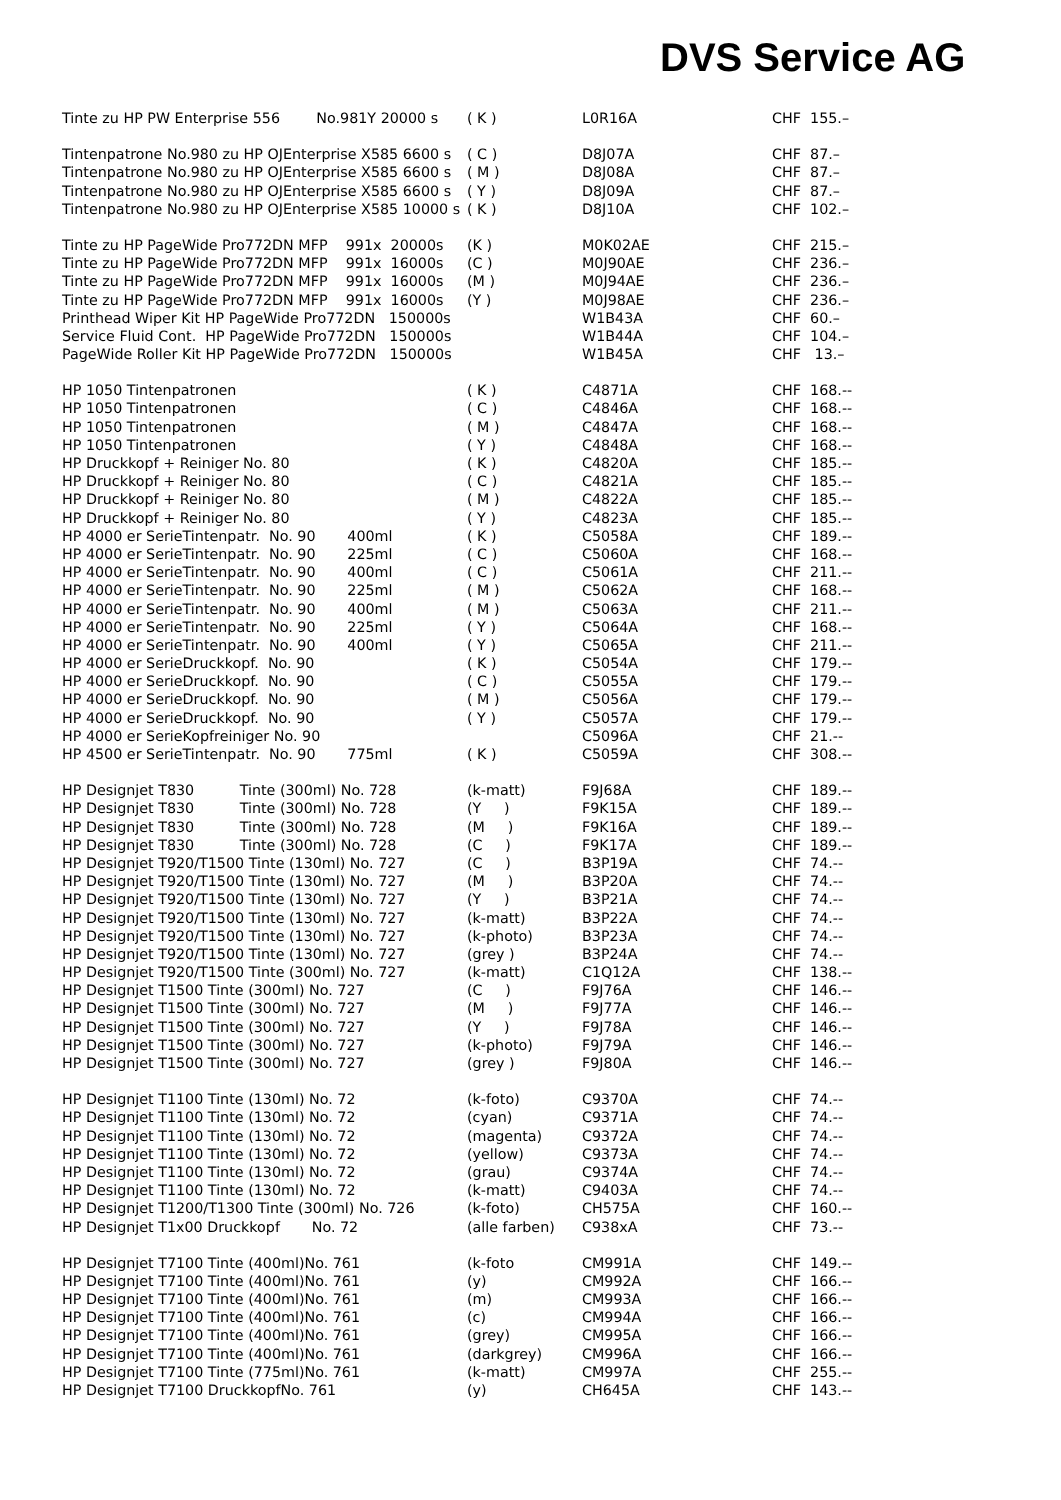DVS Service AG
| Tinte zu HP PW Enterprise 556 No.981Y 20000 s | ( K ) | L0R16A | CHF 155.– |
| Tintenpatrone No.980 zu HP OJEnterprise X585 6600 s | ( C ) | D8J07A | CHF 87.– |
| Tintenpatrone No.980 zu HP OJEnterprise X585 6600 s | ( M ) | D8J08A | CHF 87.– |
| Tintenpatrone No.980 zu HP OJEnterprise X585 6600 s | ( Y ) | D8J09A | CHF 87.– |
| Tintenpatrone No.980 zu HP OJEnterprise X585 10000 s | ( K ) | D8J10A | CHF 102.– |
| Tinte zu HP PageWide Pro772DN MFP 991x 20000s | (K ) | M0K02AE | CHF 215.– |
| Tinte zu HP PageWide Pro772DN MFP 991x 16000s | (C ) | M0J90AE | CHF 236.– |
| Tinte zu HP PageWide Pro772DN MFP 991x 16000s | (M ) | M0J94AE | CHF 236.– |
| Tinte zu HP PageWide Pro772DN MFP 991x 16000s | (Y ) | M0J98AE | CHF 236.– |
| Printhead Wiper Kit HP PageWide Pro772DN 150000s | | W1B43A | CHF 60.– |
| Service Fluid Cont. HP PageWide Pro772DN 150000s | | W1B44A | CHF 104.– |
| PageWide Roller Kit HP PageWide Pro772DN 150000s | | W1B45A | CHF 13.– |
| HP 1050 Tintenpatronen | ( K ) | C4871A | CHF 168.-- |
| HP 1050 Tintenpatronen | ( C ) | C4846A | CHF 168.-- |
| HP 1050 Tintenpatronen | ( M ) | C4847A | CHF 168.-- |
| HP 1050 Tintenpatronen | ( Y ) | C4848A | CHF 168.-- |
| HP Druckkopf + Reiniger No. 80 | ( K ) | C4820A | CHF 185.-- |
| HP Druckkopf + Reiniger No. 80 | ( C ) | C4821A | CHF 185.-- |
| HP Druckkopf + Reiniger No. 80 | ( M ) | C4822A | CHF 185.-- |
| HP Druckkopf + Reiniger No. 80 | ( Y ) | C4823A | CHF 185.-- |
| HP 4000 er SerieTintenpatr. No. 90 400ml | ( K ) | C5058A | CHF 189.-- |
| HP 4000 er SerieTintenpatr. No. 90 225ml | ( C ) | C5060A | CHF 168.-- |
| HP 4000 er SerieTintenpatr. No. 90 400ml | ( C ) | C5061A | CHF 211.-- |
| HP 4000 er SerieTintenpatr. No. 90 225ml | ( M ) | C5062A | CHF 168.-- |
| HP 4000 er SerieTintenpatr. No. 90 400ml | ( M ) | C5063A | CHF 211.-- |
| HP 4000 er SerieTintenpatr. No. 90 225ml | ( Y ) | C5064A | CHF 168.-- |
| HP 4000 er SerieTintenpatr. No. 90 400ml | ( Y ) | C5065A | CHF 211.-- |
| HP 4000 er SerieDruckkopf. No. 90 | ( K ) | C5054A | CHF 179.-- |
| HP 4000 er SerieDruckkopf. No. 90 | ( C ) | C5055A | CHF 179.-- |
| HP 4000 er SerieDruckkopf. No. 90 | ( M ) | C5056A | CHF 179.-- |
| HP 4000 er SerieDruckkopf. No. 90 | ( Y ) | C5057A | CHF 179.-- |
| HP 4000 er SerieKopfreiniger No. 90 | | C5096A | CHF 21.-- |
| HP 4500 er SerieTintenpatr. No. 90 775ml | ( K ) | C5059A | CHF 308.-- |
| HP Designjet T830 Tinte (300ml) No. 728 | (k-matt) | F9J68A | CHF 189.-- |
| HP Designjet T830 Tinte (300ml) No. 728 | (Y ) | F9K15A | CHF 189.-- |
| HP Designjet T830 Tinte (300ml) No. 728 | (M ) | F9K16A | CHF 189.-- |
| HP Designjet T830 Tinte (300ml) No. 728 | (C ) | F9K17A | CHF 189.-- |
| HP Designjet T920/T1500 Tinte (130ml) No. 727 | (C ) | B3P19A | CHF 74.-- |
| HP Designjet T920/T1500 Tinte (130ml) No. 727 | (M ) | B3P20A | CHF 74.-- |
| HP Designjet T920/T1500 Tinte (130ml) No. 727 | (Y ) | B3P21A | CHF 74.-- |
| HP Designjet T920/T1500 Tinte (130ml) No. 727 | (k-matt) | B3P22A | CHF 74.-- |
| HP Designjet T920/T1500 Tinte (130ml) No. 727 | (k-photo) | B3P23A | CHF 74.-- |
| HP Designjet T920/T1500 Tinte (130ml) No. 727 | (grey ) | B3P24A | CHF 74.-- |
| HP Designjet T920/T1500 Tinte (300ml) No. 727 | (k-matt) | C1Q12A | CHF 138.-- |
| HP Designjet T1500 Tinte (300ml) No. 727 | (C ) | F9J76A | CHF 146.-- |
| HP Designjet T1500 Tinte (300ml) No. 727 | (M ) | F9J77A | CHF 146.-- |
| HP Designjet T1500 Tinte (300ml) No. 727 | (Y ) | F9J78A | CHF 146.-- |
| HP Designjet T1500 Tinte (300ml) No. 727 | (k-photo) | F9J79A | CHF 146.-- |
| HP Designjet T1500 Tinte (300ml) No. 727 | (grey ) | F9J80A | CHF 146.-- |
| HP Designjet T1100 Tinte (130ml) No. 72 | (k-foto) | C9370A | CHF 74.-- |
| HP Designjet T1100 Tinte (130ml) No. 72 | (cyan) | C9371A | CHF 74.-- |
| HP Designjet T1100 Tinte (130ml) No. 72 | (magenta) | C9372A | CHF 74.-- |
| HP Designjet T1100 Tinte (130ml) No. 72 | (yellow) | C9373A | CHF 74.-- |
| HP Designjet T1100 Tinte (130ml) No. 72 | (grau) | C9374A | CHF 74.-- |
| HP Designjet T1100 Tinte (130ml) No. 72 | (k-matt) | C9403A | CHF 74.-- |
| HP Designjet T1200/T1300 Tinte (300ml) No. 726 | (k-foto) | CH575A | CHF 160.-- |
| HP Designjet T1x00 Druckkopf No. 72 | (alle farben) | C938xA | CHF 73.-- |
| HP Designjet T7100 Tinte (400ml)No. 761 | (k-foto | CM991A | CHF 149.-- |
| HP Designjet T7100 Tinte (400ml)No. 761 | (y) | CM992A | CHF 166.-- |
| HP Designjet T7100 Tinte (400ml)No. 761 | (m) | CM993A | CHF 166.-- |
| HP Designjet T7100 Tinte (400ml)No. 761 | (c) | CM994A | CHF 166.-- |
| HP Designjet T7100 Tinte (400ml)No. 761 | (grey) | CM995A | CHF 166.-- |
| HP Designjet T7100 Tinte (400ml)No. 761 | (darkgrey) | CM996A | CHF 166.-- |
| HP Designjet T7100 Tinte (775ml)No. 761 | (k-matt) | CM997A | CHF 255.-- |
| HP Designjet T7100 DruckkopfNo. 761 | (y) | CH645A | CHF 143.-- |